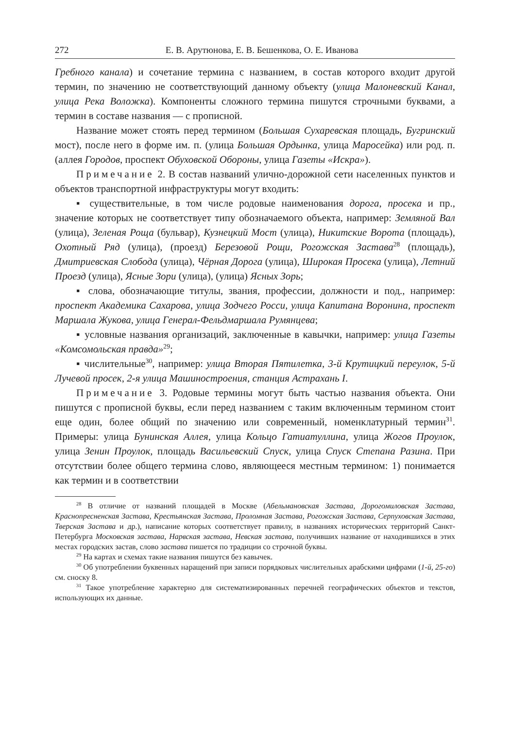272 Е. В. Арутюнова, Е. В. Бешенкова, О. Е. Иванова
Гребного канала) и сочетание термина с названием, в состав которого входит другой термин, по значению не соответствующий данному объекту (улица Малоневский Канал, улица Река Воложка). Компоненты сложного термина пишутся строчными буквами, а термин в составе названия — с прописной.
Название может стоять перед термином (Большая Сухаревская площадь, Бугринский мост), после него в форме им. п. (улица Большая Ордынка, улица Маросейка) или род. п. (аллея Городов, проспект Обуховской Обороны, улица Газеты «Искра»).
Примечание 2. В состав названий улично-дорожной сети населенных пунктов и объектов транспортной инфраструктуры могут входить:
▪ существительные, в том числе родовые наименования дорога, просека и пр., значение которых не соответствует типу обозначаемого объекта, например: Земляной Вал (улица), Зеленая Роща (бульвар), Кузнецкий Мост (улица), Никитские Ворота (площадь), Охотный Ряд (улица), (проезд) Березовой Рощи, Рогожская Застава<sup>28</sup> (площадь), Дмитриевская Слобода (улица), Чёрная Дорога (улица), Широкая Просека (улица), Летний Проезд (улица), Ясные Зори (улица), (улица) Ясных Зорь;
▪ слова, обозначающие титулы, звания, профессии, должности и под., например: проспект Академика Сахарова, улица Зодчего Росси, улица Капитана Воронина, проспект Маршала Жукова, улица Генерал-Фельдмаршала Румянцева;
▪ условные названия организаций, заключенные в кавычки, например: улица Газеты «Комсомольская правда»<sup>29</sup>;
▪ числительные<sup>30</sup>, например: улица Вторая Пятилетка, 3-й Крутицкий переулок, 5-й Лучевой просек, 2-я улица Машиностроения, станция Астрахань I.
Примечание 3. Родовые термины могут быть частью названия объекта. Они пишутся с прописной буквы, если перед названием с таким включенным термином стоит еще один, более общий по значению или современный, номенклатурный термин<sup>31</sup>. Примеры: улица Бунинская Аллея, улица Кольцо Гатиатуллина, улица Жогов Проулок, улица Зенин Проулок, площадь Васильевский Спуск, улица Спуск Степана Разина. При отсутствии более общего термина слово, являющееся местным термином: 1) понимается как термин и в соответствии
<sup>28</sup> В отличие от названий площадей в Москве (Абельмановская Застава, Дорогомиловская Застава, Краснопресненская Застава, Крестьянская Застава, Проломная Застава, Рогожская Застава, Серпуховская Застава, Тверская Застава и др.), написание которых соответствует правилу, в названиях исторических территорий Санкт-Петербурга Московская застава, Нарвская застава, Невская застава, получивших название от находившихся в этих местах городских застав, слово застава пишется по традиции со строчной буквы.
<sup>29</sup> На картах и схемах такие названия пишутся без кавычек.
<sup>30</sup> Об употреблении буквенных наращений при записи порядковых числительных арабскими цифрами (1-й, 25-го) см. сноску 8.
<sup>31</sup> Такое употребление характерно для систематизированных перечней географических объектов и текстов, использующих их данные.